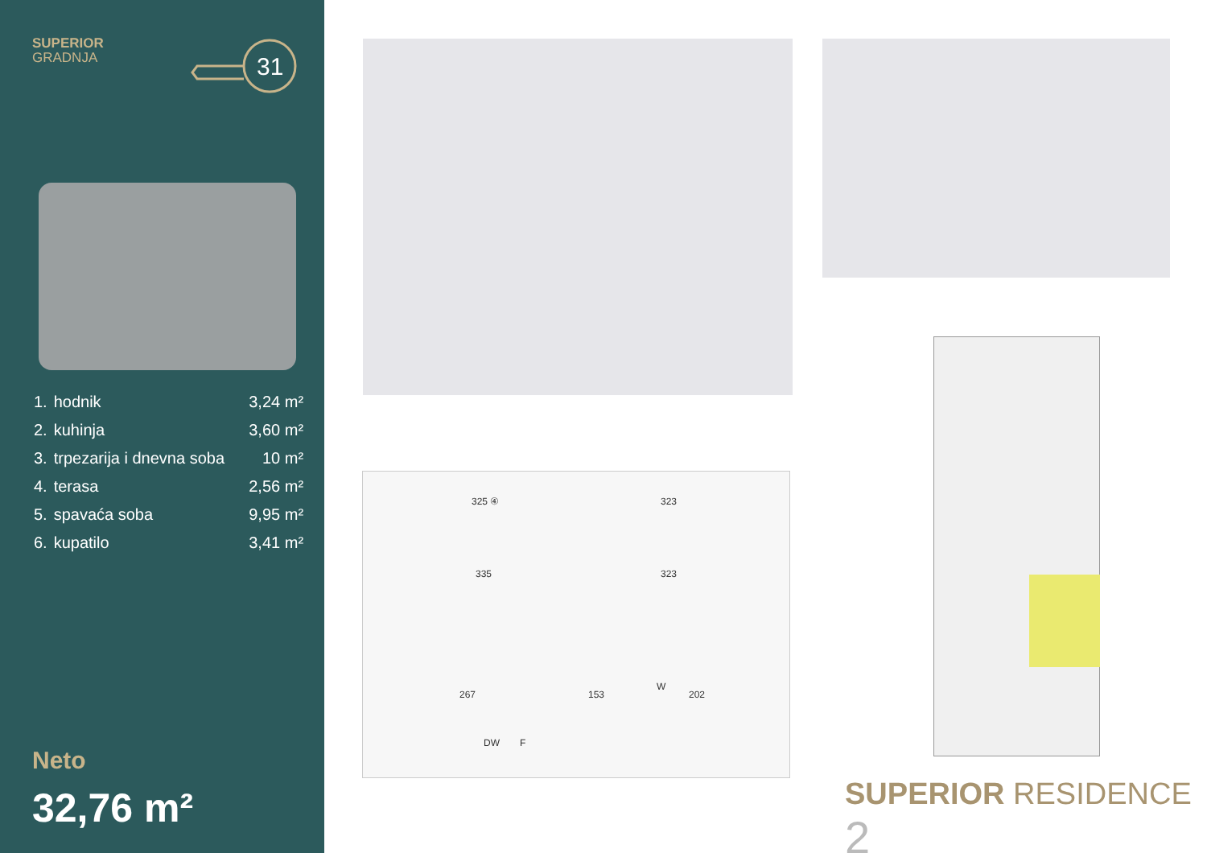SUPERIOR
GRADNJA
31
| 1. | hodnik | 3,24 m² |
| 2. | kuhinja | 3,60 m² |
| 3. | trpezarija i dnevna soba | 10 m² |
| 4. | terasa | 2,56 m² |
| 5. | spavaća soba | 9,95 m² |
| 6. | kupatilo | 3,41 m² |
Neto
32,76 m²
325 ④ 323
335 323
267 153 202
DW F
W
SUPERIOR RESIDENCE 2